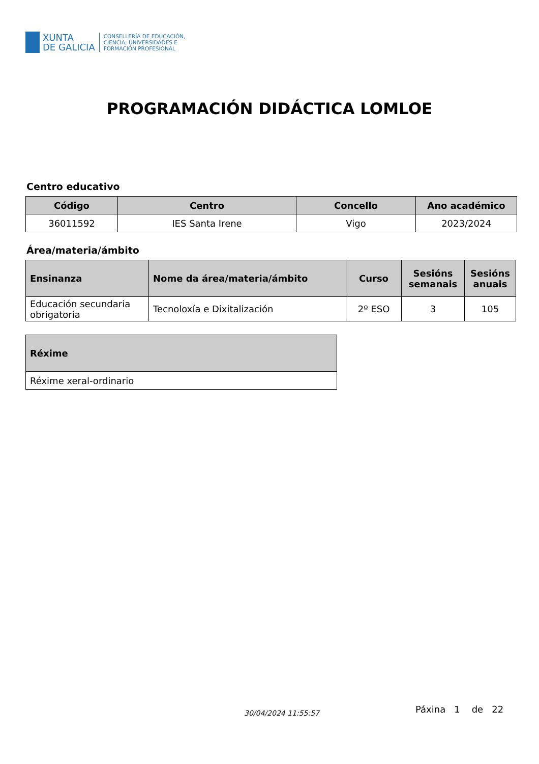XUNTA
DE GALICIA
CONSELLERÍA DE EDUCACIÓN,
CIENCIA, UNIVERSIDADES E
FORMACIÓN PROFESIONAL
PROGRAMACIÓN DIDÁCTICA LOMLOE
Centro educativo
| Código | Centro | Concello | Ano académico |
| --- | --- | --- | --- |
| 36011592 | IES Santa Irene | Vigo | 2023/2024 |
Área/materia/ámbito
| Ensinanza | Nome da área/materia/ámbito | Curso | Sesións semanais | Sesións anuais |
| --- | --- | --- | --- | --- |
| Educación secundaria obrigatoria | Tecnoloxía e Dixitalización | 2º ESO | 3 | 105 |
| Réxime |
| --- |
| Réxime xeral-ordinario |
30/04/2024 11:55:57 Páxina 1 de 22